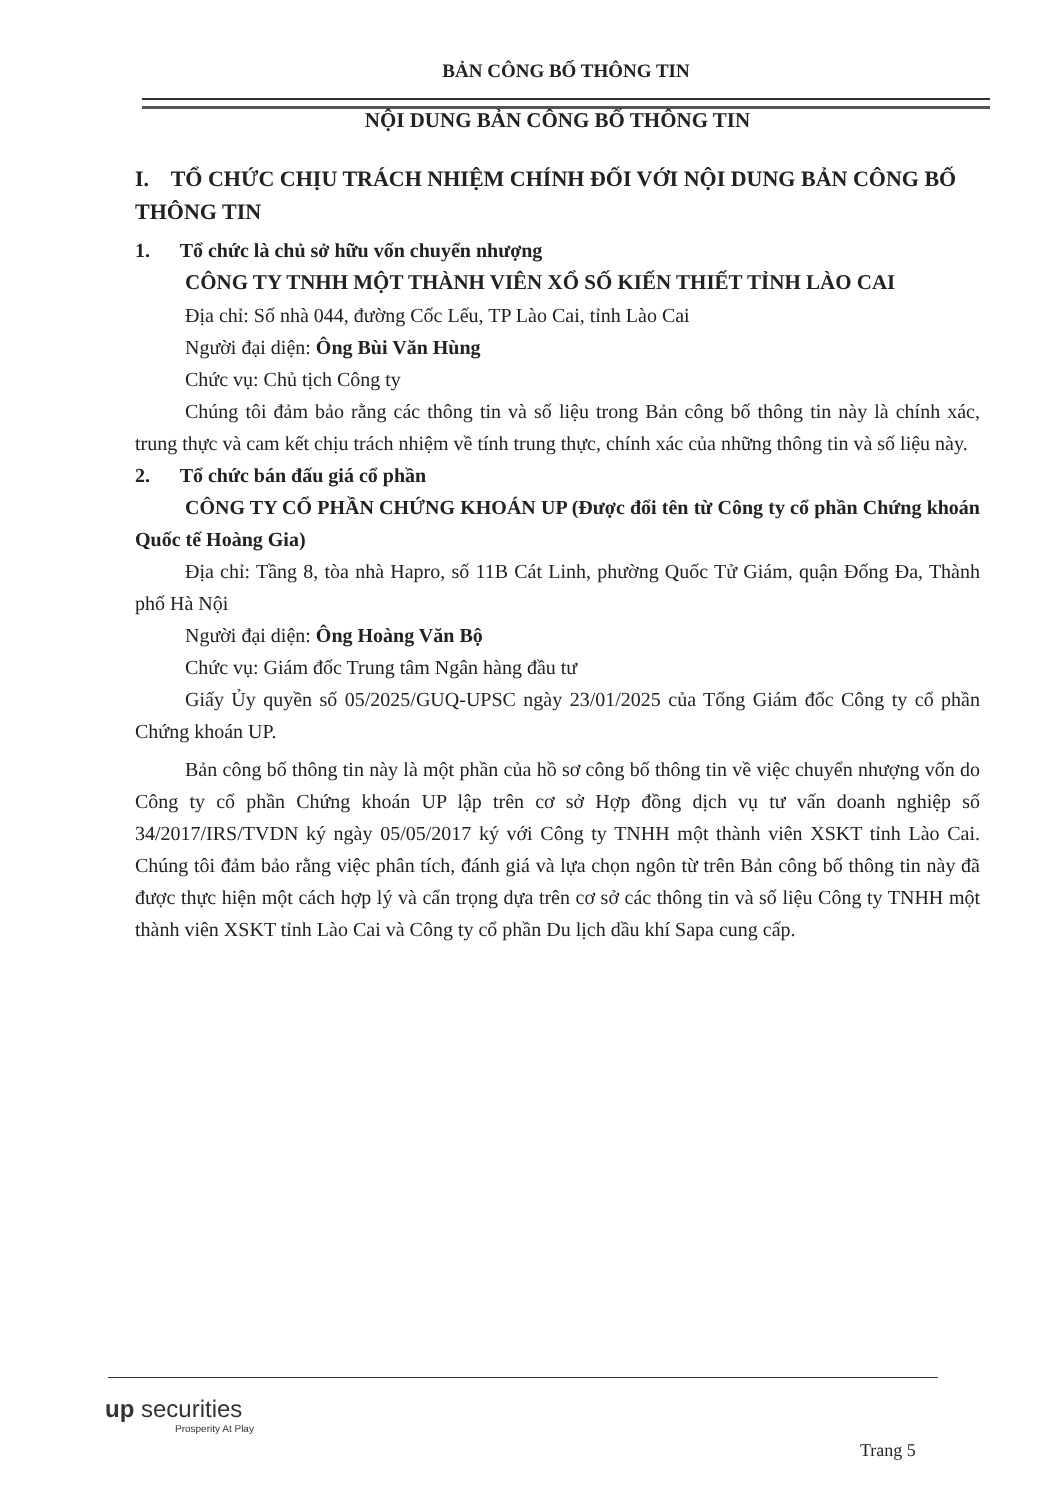BẢN CÔNG BỐ THÔNG TIN
NỘI DUNG BẢN CÔNG BỐ THÔNG TIN
I. TỔ CHỨC CHỊU TRÁCH NHIỆM CHÍNH ĐỐI VỚI NỘI DUNG BẢN CÔNG BỐ THÔNG TIN
1. Tổ chức là chủ sở hữu vốn chuyển nhượng
CÔNG TY TNHH MỘT THÀNH VIÊN XỔ SỐ KIẾN THIẾT TỈNH LÀO CAI
Địa chỉ: Số nhà 044, đường Cốc Lếu, TP Lào Cai, tỉnh Lào Cai
Người đại diện: Ông Bùi Văn Hùng
Chức vụ: Chủ tịch Công ty
Chúng tôi đảm bảo rằng các thông tin và số liệu trong Bản công bố thông tin này là chính xác, trung thực và cam kết chịu trách nhiệm về tính trung thực, chính xác của những thông tin và số liệu này.
2. Tổ chức bán đấu giá cổ phần
CÔNG TY CỔ PHẦN CHỨNG KHOÁN UP (Được đổi tên từ Công ty cổ phần Chứng khoán Quốc tế Hoàng Gia)
Địa chỉ: Tầng 8, tòa nhà Hapro, số 11B Cát Linh, phường Quốc Tử Giám, quận Đống Đa, Thành phố Hà Nội
Người đại diện: Ông Hoàng Văn Bộ
Chức vụ: Giám đốc Trung tâm Ngân hàng đầu tư
Giấy Ủy quyền số 05/2025/GUQ-UPSC ngày 23/01/2025 của Tổng Giám đốc Công ty cổ phần Chứng khoán UP.
Bản công bố thông tin này là một phần của hồ sơ công bố thông tin về việc chuyển nhượng vốn do Công ty cổ phần Chứng khoán UP lập trên cơ sở Hợp đồng dịch vụ tư vấn doanh nghiệp số 34/2017/IRS/TVDN ký ngày 05/05/2017 ký với Công ty TNHH một thành viên XSKT tỉnh Lào Cai. Chúng tôi đảm bảo rằng việc phân tích, đánh giá và lựa chọn ngôn từ trên Bản công bố thông tin này đã được thực hiện một cách hợp lý và cẩn trọng dựa trên cơ sở các thông tin và số liệu Công ty TNHH một thành viên XSKT tỉnh Lào Cai và Công ty cổ phần Du lịch dầu khí Sapa cung cấp.
up securities
Prosperity At Play
Trang 5